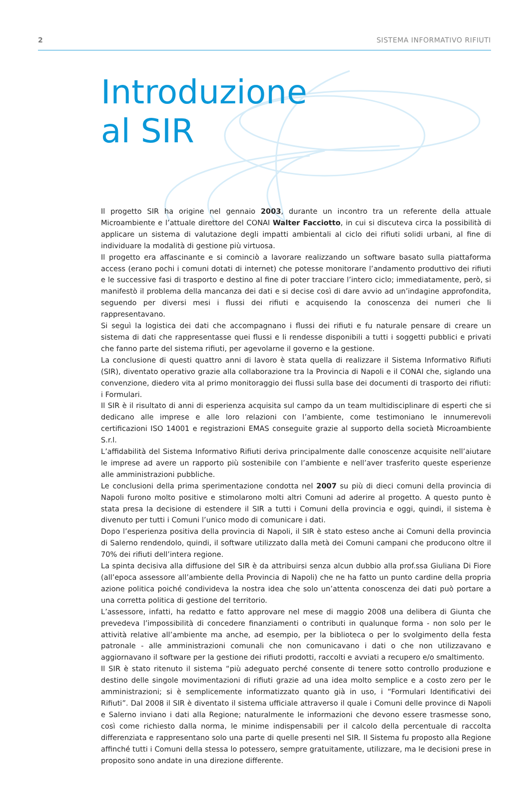2 SISTEMA INFORMATIVO RIFIUTI
Introduzione
al SIR
Il progetto SIR ha origine nel gennaio 2003, durante un incontro tra un referente della attuale Microambiente e l’attuale direttore del CONAI Walter Facciotto, in cui si discuteva circa la possibilità di applicare un sistema di valutazione degli impatti ambientali al ciclo dei rifiuti solidi urbani, al fine di individuare la modalità di gestione più virtuosa.
Il progetto era affascinante e si cominciò a lavorare realizzando un software basato sulla piattaforma access (erano pochi i comuni dotati di internet) che potesse monitorare l’andamento produttivo dei rifiuti e le successive fasi di trasporto e destino al fine di poter tracciare l’intero ciclo; immediatamente, però, si manifestò il problema della mancanza dei dati e si decise così di dare avvio ad un’indagine approfondita, seguendo per diversi mesi i flussi dei rifiuti e acquisendo la conoscenza dei numeri che li rappresentavano.
Si seguì la logistica dei dati che accompagnano i flussi dei rifiuti e fu naturale pensare di creare un sistema di dati che rappresentasse quei flussi e li rendesse disponibili a tutti i soggetti pubblici e privati che fanno parte del sistema rifiuti, per agevolarne il governo e la gestione.
La conclusione di questi quattro anni di lavoro è stata quella di realizzare il Sistema Informativo Rifiuti (SIR), diventato operativo grazie alla collaborazione tra la Provincia di Napoli e il CONAI che, siglando una convenzione, diedero vita al primo monitoraggio dei flussi sulla base dei documenti di trasporto dei rifiuti: i Formulari.
Il SIR è il risultato di anni di esperienza acquisita sul campo da un team multidisciplinare di esperti che si dedicano alle imprese e alle loro relazioni con l’ambiente, come testimoniano le innumerevoli certificazioni ISO 14001 e registrazioni EMAS conseguite grazie al supporto della società Microambiente S.r.l.
L’affidabilità del Sistema Informativo Rifiuti deriva principalmente dalle conoscenze acquisite nell’aiutare le imprese ad avere un rapporto più sostenibile con l’ambiente e nell’aver trasferito queste esperienze alle amministrazioni pubbliche.
Le conclusioni della prima sperimentazione condotta nel 2007 su più di dieci comuni della provincia di Napoli furono molto positive e stimolarono molti altri Comuni ad aderire al progetto. A questo punto è stata presa la decisione di estendere il SIR a tutti i Comuni della provincia e oggi, quindi, il sistema è divenuto per tutti i Comuni l’unico modo di comunicare i dati.
Dopo l’esperienza positiva della provincia di Napoli, il SIR è stato esteso anche ai Comuni della provincia di Salerno rendendolo, quindi, il software utilizzato dalla metà dei Comuni campani che producono oltre il 70% dei rifiuti dell’intera regione.
La spinta decisiva alla diffusione del SIR è da attribuirsi senza alcun dubbio alla prof.ssa Giuliana Di Fiore (all’epoca assessore all’ambiente della Provincia di Napoli) che ne ha fatto un punto cardine della propria azione politica poiché condivideva la nostra idea che solo un’attenta conoscenza dei dati può portare a una corretta politica di gestione del territorio.
L’assessore, infatti, ha redatto e fatto approvare nel mese di maggio 2008 una delibera di Giunta che prevedeva l’impossibilità di concedere finanziamenti o contributi in qualunque forma - non solo per le attività relative all’ambiente ma anche, ad esempio, per la biblioteca o per lo svolgimento della festa patronale - alle amministrazioni comunali che non comunicavano i dati o che non utilizzavano e aggiornavano il software per la gestione dei rifiuti prodotti, raccolti e avviati a recupero e/o smaltimento.
Il SIR è stato ritenuto il sistema “più adeguato perché consente di tenere sotto controllo produzione e destino delle singole movimentazioni di rifiuti grazie ad una idea molto semplice e a costo zero per le amministrazioni; si è semplicemente informatizzato quanto già in uso, i “Formulari Identificativi dei Rifiuti”. Dal 2008 il SIR è diventato il sistema ufficiale attraverso il quale i Comuni delle province di Napoli e Salerno inviano i dati alla Regione; naturalmente le informazioni che devono essere trasmesse sono, così come richiesto dalla norma, le minime indispensabili per il calcolo della percentuale di raccolta differenziata e rappresentano solo una parte di quelle presenti nel SIR. Il Sistema fu proposto alla Regione affinché tutti i Comuni della stessa lo potessero, sempre gratuitamente, utilizzare, ma le decisioni prese in proposito sono andate in una direzione differente.